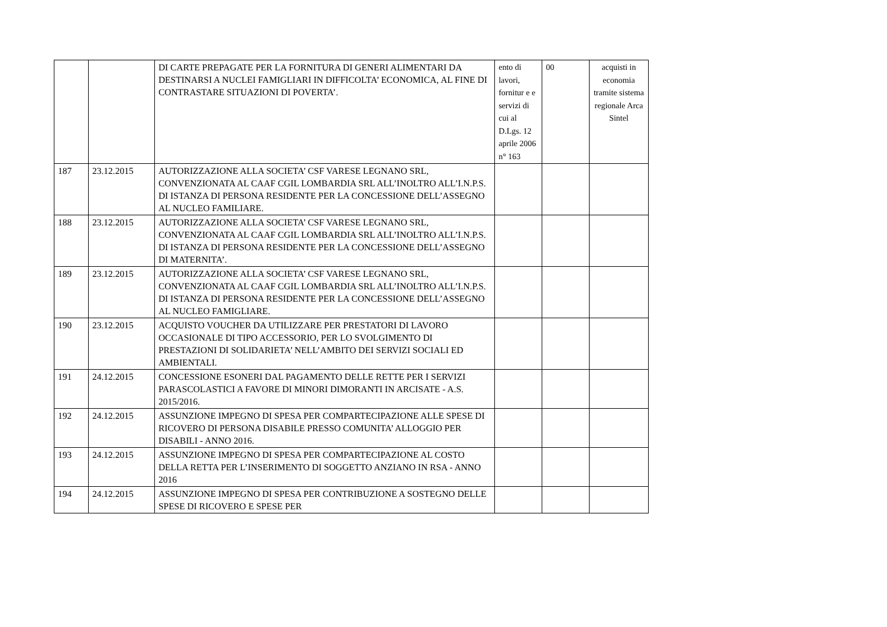| | | DI CARTE PREPAGATE PER LA FORNITURA DI GENERI ALIMENTARI DA DESTINARSI A NUCLEI FAMIGLIARI IN DIFFICOLTA’ ECONOMICA, AL FINE DI CONTRASTARE SITUAZIONI DI POVERTA’. | ento di lavori, fornitur e e servizi di cui al D.Lgs. 12 aprile 2006 n° 163 | 00 | acquisti in economia tramite sistema regionale Arca Sintel |
| 187 | 23.12.2015 | AUTORIZZAZIONE ALLA SOCIETA’ CSF VARESE LEGNANO SRL, CONVENZIONATA AL CAAF CGIL LOMBARDIA SRL ALL’INOLTRO ALL’I.N.P.S. DI ISTANZA DI PERSONA RESIDENTE PER LA CONCESSIONE DELL’ASSEGNO AL NUCLEO FAMILIARE. | | | |
| 188 | 23.12.2015 | AUTORIZZAZIONE ALLA SOCIETA’ CSF VARESE LEGNANO SRL, CONVENZIONATA AL CAAF CGIL LOMBARDIA SRL ALL’INOLTRO ALL’I.N.P.S. DI ISTANZA DI PERSONA RESIDENTE PER LA CONCESSIONE DELL’ASSEGNO DI MATERNITA’. | | | |
| 189 | 23.12.2015 | AUTORIZZAZIONE ALLA SOCIETA’ CSF VARESE LEGNANO SRL, CONVENZIONATA AL CAAF CGIL LOMBARDIA SRL ALL’INOLTRO ALL’I.N.P.S. DI ISTANZA DI PERSONA RESIDENTE PER LA CONCESSIONE DELL’ASSEGNO AL NUCLEO FAMIGLIARE. | | | |
| 190 | 23.12.2015 | ACQUISTO VOUCHER DA UTILIZZARE PER PRESTATORI DI LAVORO OCCASIONALE DI TIPO ACCESSORIO, PER LO SVOLGIMENTO DI PRESTAZIONI DI SOLIDARIETA’ NELL’AMBITO DEI SERVIZI SOCIALI ED AMBIENTALI. | | | |
| 191 | 24.12.2015 | CONCESSIONE ESONERI DAL PAGAMENTO DELLE RETTE PER I SERVIZI PARASCOLASTICI A FAVORE DI MINORI DIMORANTI IN ARCISATE - A.S. 2015/2016. | | | |
| 192 | 24.12.2015 | ASSUNZIONE IMPEGNO DI SPESA PER COMPARTECIPAZIONE ALLE SPESE DI RICOVERO DI PERSONA DISABILE PRESSO COMUNITA’ ALLOGGIO PER DISABILI - ANNO 2016. | | | |
| 193 | 24.12.2015 | ASSUNZIONE IMPEGNO DI SPESA PER COMPARTECIPAZIONE AL COSTO DELLA RETTA PER L’INSERIMENTO DI SOGGETTO ANZIANO IN RSA - ANNO 2016 | | | |
| 194 | 24.12.2015 | ASSUNZIONE IMPEGNO DI SPESA PER CONTRIBUZIONE A SOSTEGNO DELLE SPESE DI RICOVERO E SPESE PER | | | |